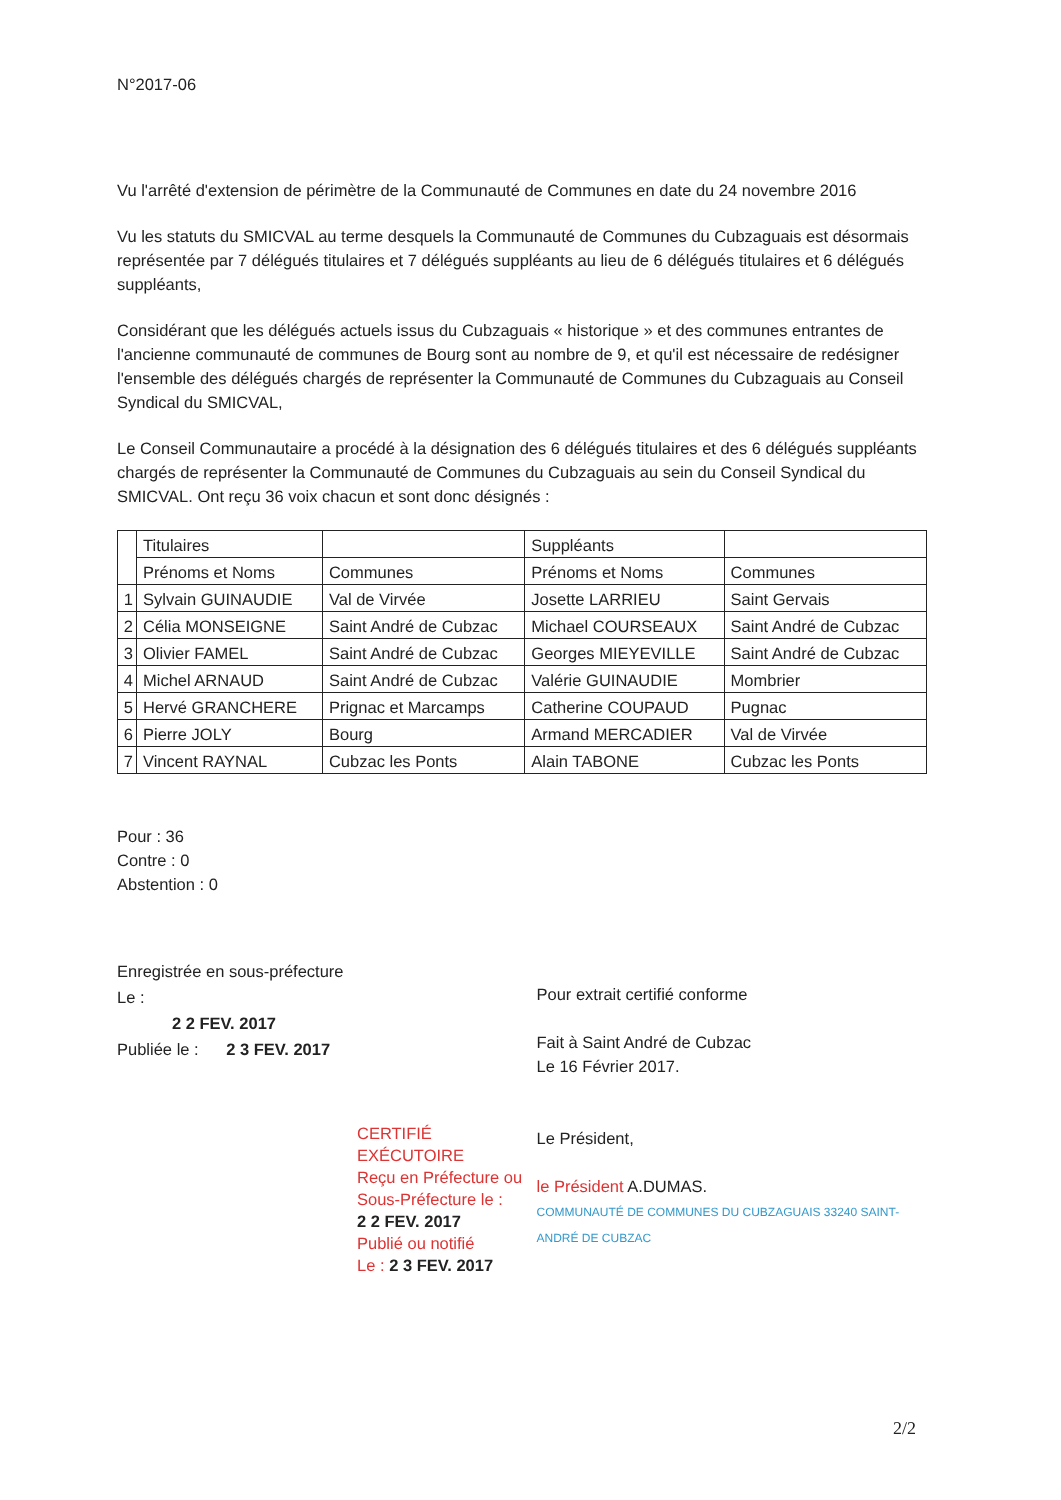N°2017-06
Vu l'arrêté d'extension de périmètre de la Communauté de Communes en date du 24 novembre 2016
Vu les statuts du SMICVAL au terme desquels la Communauté de Communes du Cubzaguais est désormais représentée par 7 délégués titulaires et 7 délégués suppléants au lieu de 6 délégués titulaires et 6 délégués suppléants,
Considérant que les délégués actuels issus du Cubzaguais « historique » et des communes entrantes de l'ancienne communauté de communes de Bourg sont au nombre de 9, et qu'il est nécessaire de redésigner l'ensemble des délégués chargés de représenter la Communauté de Communes du Cubzaguais au Conseil Syndical du SMICVAL,
Le Conseil Communautaire a procédé à la désignation des 6 délégués titulaires et des 6 délégués suppléants chargés de représenter la Communauté de Communes du Cubzaguais au sein du Conseil Syndical du SMICVAL. Ont reçu 36 voix chacun et sont donc désignés :
| | Titulaires | | Suppléants | |
| | Prénoms et Noms | Communes | Prénoms et Noms | Communes |
| 1 | Sylvain GUINAUDIE | Val de Virvée | Josette LARRIEU | Saint Gervais |
| 2 | Célia MONSEIGNE | Saint André de Cubzac | Michael COURSEAUX | Saint André de Cubzac |
| 3 | Olivier FAMEL | Saint André de Cubzac | Georges MIEYEVILLE | Saint André de Cubzac |
| 4 | Michel ARNAUD | Saint André de Cubzac | Valérie GUINAUDIE | Mombrier |
| 5 | Hervé GRANCHERE | Prignac et Marcamps | Catherine COUPAUD | Pugnac |
| 6 | Pierre JOLY | Bourg | Armand MERCADIER | Val de Virvée |
| 7 | Vincent RAYNAL | Cubzac les Ponts | Alain TABONE | Cubzac les Ponts |
Pour : 36
Contre : 0
Abstention : 0
Enregistrée en sous-préfecture
Le :
2 2 FEV. 2017
Publiée le : 2 3 FEV. 2017
CERTIFIÉ EXÉCUTOIRE
Reçu en Préfecture ou Sous-Préfecture le :
2 2 FEV. 2017
Publié ou notifié
Le : 2 3 FEV. 2017
Pour extrait certifié conforme
Fait à Saint André de Cubzac
Le 16 Février 2017.
Le Président,
le Président A.DUMAS.
COMMUNAUTÉ DE COMMUNES DU CUBZAGUAIS 33240 SAINT-ANDRÉ DE CUBZAC
2/2